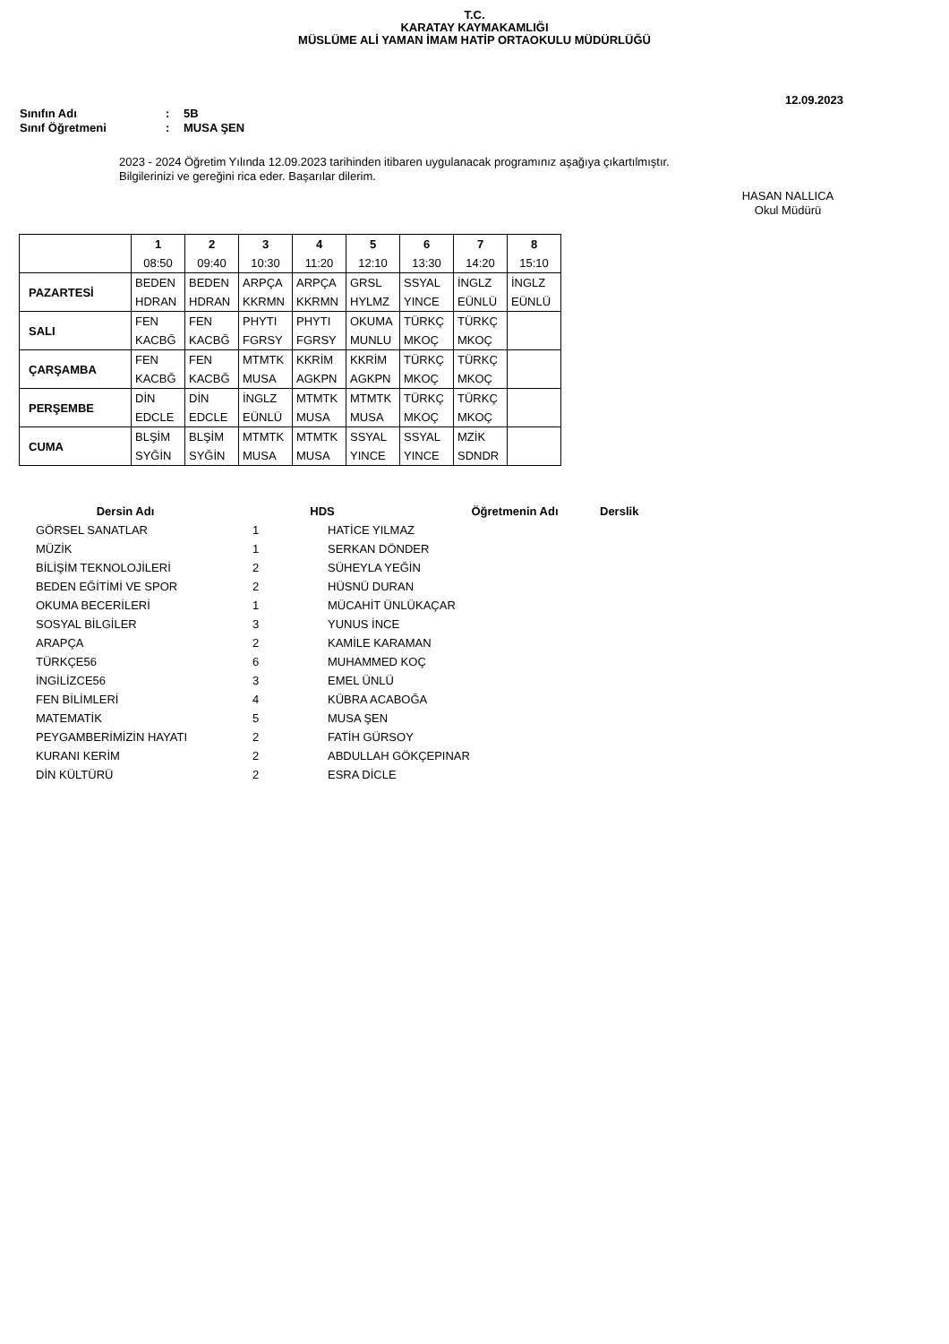T.C.
KARATAY KAYMAKAMLIĞI
MÜSLÜME ALİ YAMAN İMAM HATİP ORTAOKULU MÜDÜRLÜĞÜ
12.09.2023
Sınıfın Adı: 5B
Sınıf Öğretmeni: MUSA ŞEN
2023 - 2024 Öğretim Yılında 12.09.2023 tarihinden itibaren uygulanacak programınız aşağıya çıkartılmıştır.
Bilgilerinizi ve gereğini rica eder. Başarılar dilerim.
HASAN NALLICA
Okul Müdürü
| | 1 08:50 | 2 09:40 | 3 10:30 | 4 11:20 | 5 12:10 | 6 13:30 | 7 14:20 | 8 15:10 |
| --- | --- | --- | --- | --- | --- | --- | --- | --- |
| PAZARTESİ | BEDEN HDRAN | BEDEN HDRAN | ARPÇA KKRMN | ARPÇA KKRMN | GRSL HYLMZ | SSYAL YINCE | İNGLZ EÜNLÜ | İNGLZ EÜNLÜ |
| SALI | FEN KACBĞ | FEN KACBĞ | PHYTI FGRSY | PHYTI FGRSY | OKUMA MUNLU | TÜRKÇ MKOÇ | TÜRKÇ MKOÇ | |
| ÇARŞAMBA | FEN KACBĞ | FEN KACBĞ | MTMTK MUSA | KKRİM AGKPN | KKRİM AGKPN | TÜRKÇ MKOÇ | TÜRKÇ MKOÇ | |
| PERŞEMBE | DİN EDCLE | DİN EDCLE | İNGLZ EÜNLÜ | MTMTK MUSA | MTMTK MUSA | TÜRKÇ MKOÇ | TÜRKÇ MKOÇ | |
| CUMA | BLŞİM SYĞİN | BLŞİM SYĞİN | MTMTK MUSA | MTMTK MUSA | SSYAL YINCE | SSYAL YINCE | MZİK SDNDR | |
| Dersin Adı | HDS | Öğretmenin Adı | Derslik |
| --- | --- | --- | --- |
| GÖRSEL SANATLAR | | | |
| | 1 | HATİCE YILMAZ |
| MÜZİK | 1 | SERKAN DÖNDER |
| BİLİŞİM TEKNOLOJİLERİ | 2 | SÜHEYLA YEĞİN |
| BEDEN EĞİTİMİ VE SPOR | 2 | HÜSNÜ DURAN |
| OKUMA BECERİLERİ | 1 | MÜCAHİT ÜNLÜKAÇAR |
| SOSYAL BİLGİLER | 3 | YUNUS İNCE |
| ARAPÇA | 2 | KAMİLE KARAMAN |
| TÜRKÇE56 | 6 | MUHAMMED KOÇ |
| İNGİLİZCE56 | 3 | EMEL ÜNLÜ |
| FEN BİLİMLERİ | 4 | KÜBRA ACABOĞA |
| MATEMATİK | 5 | MUSA ŞEN |
| PEYGAMBERİMİZİN HAYATI | 2 | FATİH GÜRSOY |
| KURANI KERİM | 2 | ABDULLAH GÖKÇEPINAR |
| DİN KÜLTÜRÜ | 2 | ESRA DİCLE |